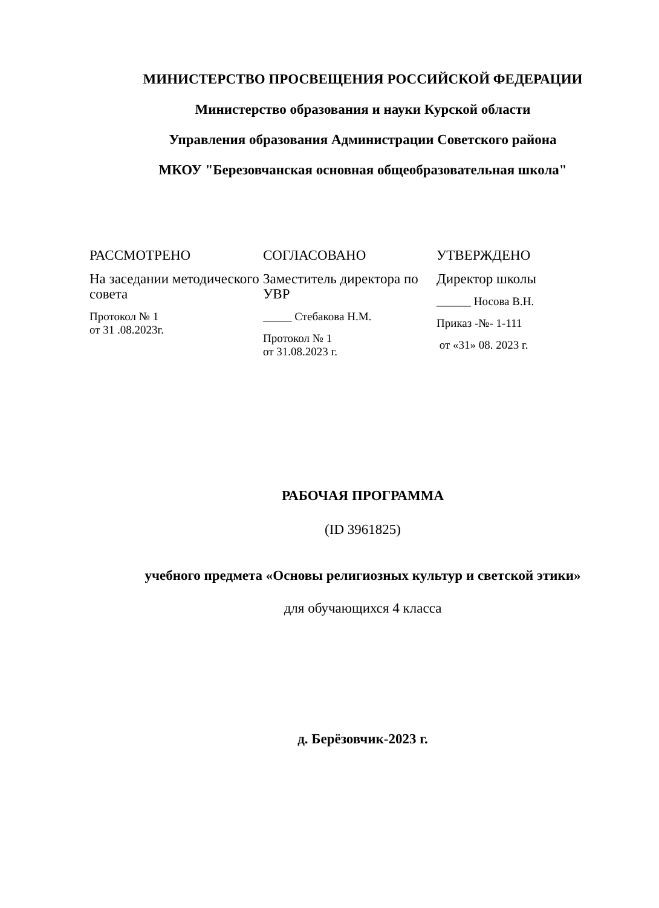МИНИСТЕРСТВО ПРОСВЕЩЕНИЯ РОССИЙСКОЙ ФЕДЕРАЦИИ
Министерство образования и науки Курской области
Управления образования Администрации Советского района
МКОУ "Березовчанская основная общеобразовательная школа"
РАССМОТРЕНО
На заседании методического совета
Протокол № 1
от 31 .08.2023г.
СОГЛАСОВАНО
Заместитель директора по УВР
_____ Стебакова Н.М.
Протокол № 1
от 31.08.2023 г.
УТВЕРЖДЕНО
Директор школы
______ Носова В.Н.
Приказ -№- 1-111
от «31» 08. 2023 г.
РАБОЧАЯ ПРОГРАММА
(ID 3961825)
учебного предмета «Основы религиозных культур и светской этики»
для обучающихся 4 класса
д. Берёзовчик-2023 г.